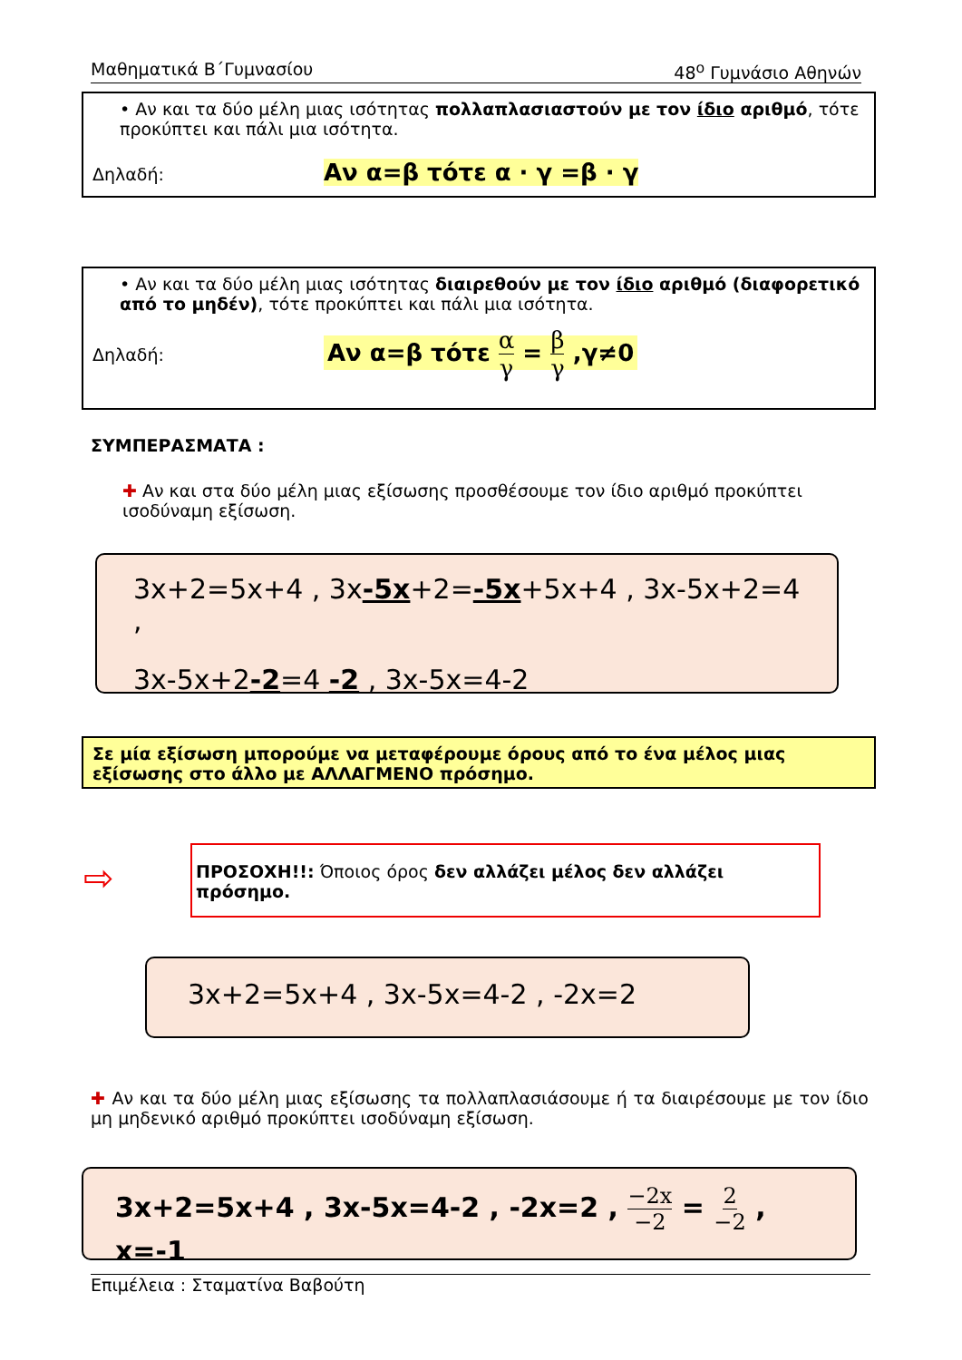Μαθηματικά Β΄Γυμνασίου 48<sup>ο</sup> Γυμνάσιο Αθηνών
• Αν και τα δύο μέλη μιας ισότητας πολλαπλασιαστούν με τον ίδιο αριθμό, τότε προκύπτει και πάλι μια ισότητα.
Δηλαδή: Αν α=β τότε α · γ =β · γ
• Αν και τα δύο μέλη μιας ισότητας διαιρεθούν με τον ίδιο αριθμό (διαφορετικό από το μηδέν), τότε προκύπτει και πάλι μια ισότητα.
Δηλαδή: Αν α=β τότε α γ = β γ ,γ≠0
ΣΥΜΠΕΡΑΣΜΑΤΑ :
✚ Αν και στα δύο μέλη μιας εξίσωσης προσθέσουμε τον ίδιο αριθμό προκύπτει ισοδύναμη εξίσωση.
3x+2=5x+4 , 3x-5x+2=-5x+5x+4 , 3x-5x+2=4 ,
3x-5x+2-2=4 -2 , 3x-5x=4-2
Σε μία εξίσωση μπορούμε να μεταφέρουμε όρους από το ένα μέλος μιας εξίσωσης στο άλλο με ΑΛΛΑΓΜΕΝΟ πρόσημο.
⇨
ΠΡΟΣΟΧΗ!!: Όποιος όρος δεν αλλάζει μέλος δεν αλλάζει πρόσημο.
3x+2=5x+4 , 3x-5x=4-2 , -2x=2
✚ Αν και τα δύο μέλη μιας εξίσωσης τα πολλαπλασιάσουμε ή τα διαιρέσουμε με τον ίδιο μη μηδενικό αριθμό προκύπτει ισοδύναμη εξίσωση.
3x+2=5x+4 , 3x-5x=4-2 , -2x=2 , −2x −2 = 2 −2 , x=-1
Επιμέλεια : Σταματίνα Βαβούτη